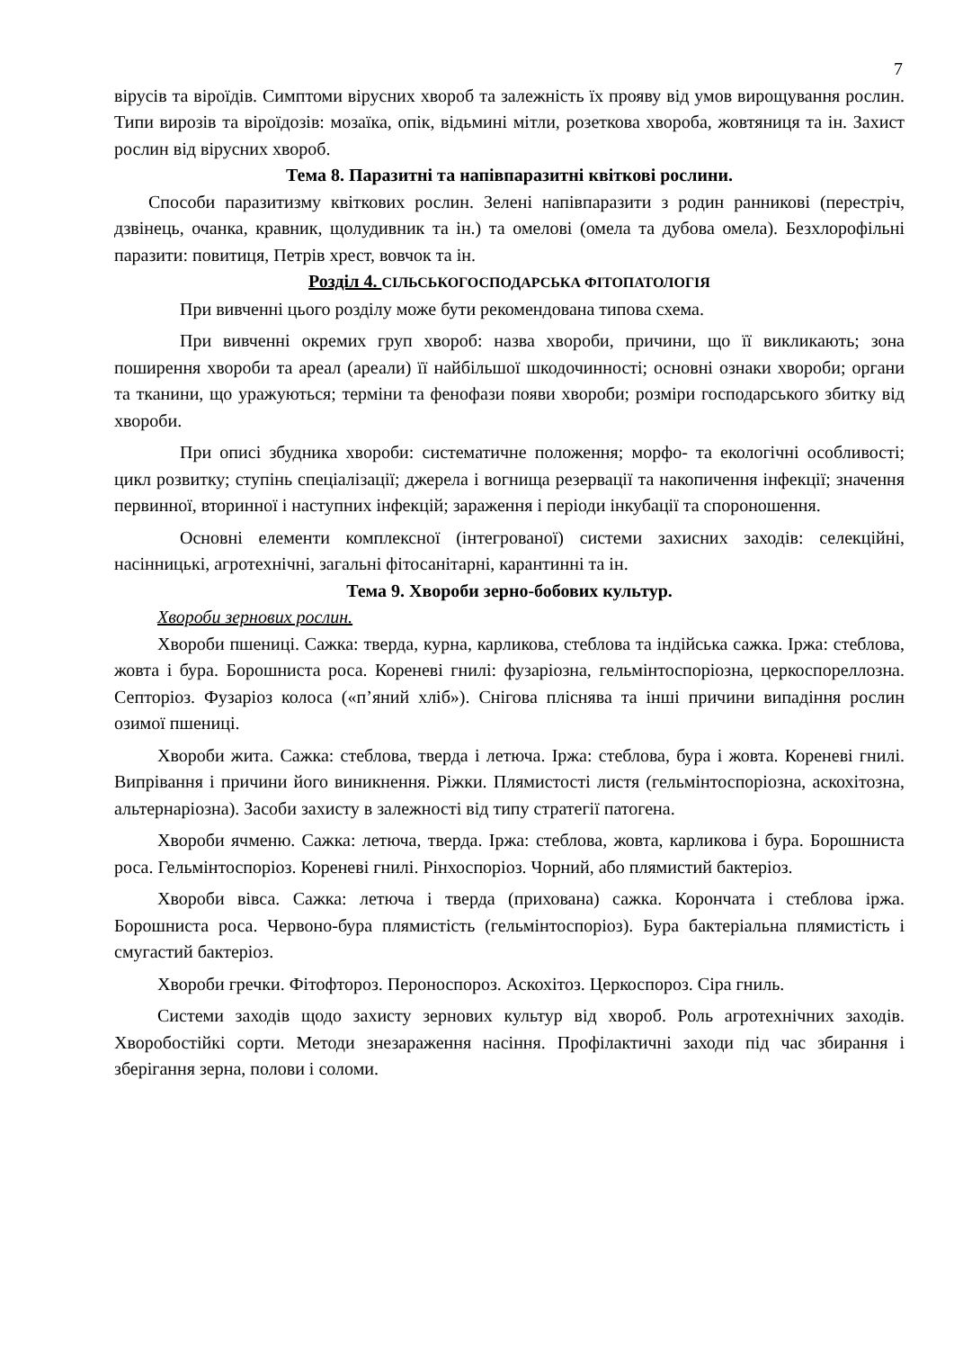7
вірусів та віроїдів. Симптоми вірусних хвороб та залежність їх прояву від умов вирощування рослин. Типи вирозів та віроїдозів: мозаїка, опік, відьмині мітли, розеткова хвороба, жовтяниця та ін. Захист рослин від вірусних хвороб.
Тема 8. Паразитні та напівпаразитні квіткові рослини.
Способи паразитизму квіткових рослин. Зелені напівпаразити з родин ранникові (перестріч, дзвінець, очанка, кравник, щолудивник та ін.) та омелові (омела та дубова омела). Безхлорофільні паразити: повитиця, Петрів хрест, вовчок та ін.
Розділ 4. СІЛЬСЬКОГОСПОДАРСЬКА ФІТОПАТОЛОГІЯ
При вивченні цього розділу може бути рекомендована типова схема.
При вивченні окремих груп хвороб: назва хвороби, причини, що її викликають; зона поширення хвороби та ареал (ареали) її найбільшої шкодочинності; основні ознаки хвороби; органи та тканини, що уражуються; терміни та фенофази появи хвороби; розміри господарського збитку від хвороби.
При описі збудника хвороби: систематичне положення; морфо- та екологічні особливості; цикл розвитку; ступінь спеціалізації; джерела і вогнища резервації та накопичення інфекції; значення первинної, вторинної і наступних інфекцій; зараження і періоди інкубації та спороношення.
Основні елементи комплексної (інтегрованої) системи захисних заходів: селекційні, насінницькі, агротехнічні, загальні фітосанітарні, карантинні та ін.
Тема 9. Хвороби зерно-бобових культур.
Хвороби зернових рослин.
Хвороби пшениці. Сажка: тверда, курна, карликова, стеблова та індійська сажка. Іржа: стеблова, жовта і бура. Борошниста роса. Кореневі гнилі: фузаріозна, гельмінтоспоріозна, церкоспореллозна. Септоріоз. Фузаріоз колоса («п’яний хліб»). Снігова пліснява та інші причини випадіння рослин озимої пшениці.
Хвороби жита. Сажка: стеблова, тверда і летюча. Іржа: стеблова, бура і жовта. Кореневі гнилі. Випрівання і причини його виникнення. Ріжки. Плямистості листя (гельмінтоспоріозна, аскохітозна, альтернаріозна). Засоби захисту в залежності від типу стратегії патогена.
Хвороби ячменю. Сажка: летюча, тверда. Іржа: стеблова, жовта, карликова і бура. Борошниста роса. Гельмінтоспоріоз. Кореневі гнилі. Рінхоспоріоз. Чорний, або плямистий бактеріоз.
Хвороби вівса. Сажка: летюча і тверда (прихована) сажка. Корончата і стеблова іржа. Борошниста роса. Червоно-бура плямистість (гельмінтоспоріоз). Бура бактеріальна плямистість і смугастий бактеріоз.
Хвороби гречки. Фітофтороз. Пероноспороз. Аскохітоз. Церкоспороз. Сіра гниль.
Системи заходів щодо захисту зернових культур від хвороб. Роль агротехнічних заходів. Хворобостійкі сорти. Методи знезараження насіння. Профілактичні заходи під час збирання і зберігання зерна, полови і соломи.